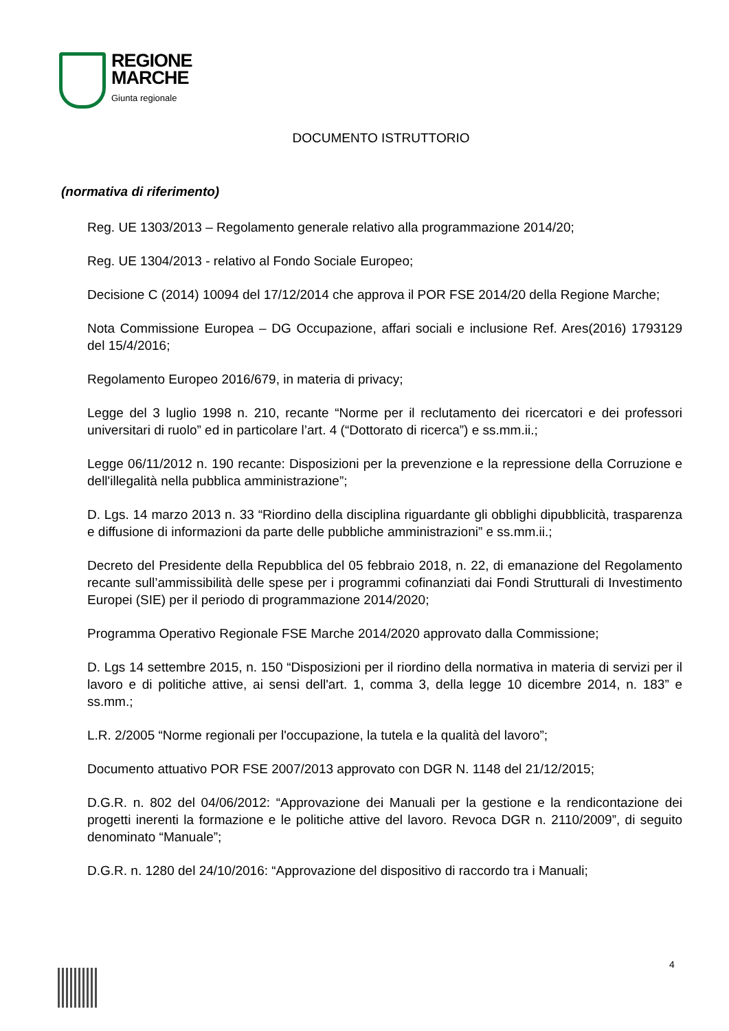REGIONE
MARCHE
Giunta regionale
DOCUMENTO ISTRUTTORIO
(normativa di riferimento)
Reg. UE 1303/2013 – Regolamento generale relativo alla programmazione 2014/20;
Reg. UE 1304/2013 - relativo al Fondo Sociale Europeo;
Decisione C (2014) 10094 del 17/12/2014 che approva il POR FSE 2014/20 della Regione Marche;
Nota Commissione Europea – DG Occupazione, affari sociali e inclusione Ref. Ares(2016) 1793129 del 15/4/2016;
Regolamento Europeo 2016/679, in materia di privacy;
Legge del 3 luglio 1998 n. 210, recante “Norme per il reclutamento dei ricercatori e dei professori universitari di ruolo” ed in particolare l’art. 4 (“Dottorato di ricerca”) e ss.mm.ii.;
Legge 06/11/2012 n. 190 recante: Disposizioni per la prevenzione e la repressione della Corruzione e dell'illegalità nella pubblica amministrazione”;
D. Lgs. 14 marzo 2013 n. 33 “Riordino della disciplina riguardante gli obblighi dipubblicità, trasparenza e diffusione di informazioni da parte delle pubbliche amministrazioni” e ss.mm.ii.;
Decreto del Presidente della Repubblica del 05 febbraio 2018, n. 22, di emanazione del Regolamento recante sull’ammissibilità delle spese per i programmi cofinanziati dai Fondi Strutturali di Investimento Europei (SIE) per il periodo di programmazione 2014/2020;
Programma Operativo Regionale FSE Marche 2014/2020 approvato dalla Commissione;
D. Lgs 14 settembre 2015, n. 150 “Disposizioni per il riordino della normativa in materia di servizi per il lavoro e di politiche attive, ai sensi dell'art. 1, comma 3, della legge 10 dicembre 2014, n. 183” e ss.mm.;
L.R. 2/2005 “Norme regionali per l'occupazione, la tutela e la qualità del lavoro”;
Documento attuativo POR FSE 2007/2013 approvato con DGR N. 1148 del 21/12/2015;
D.G.R. n. 802 del 04/06/2012: “Approvazione dei Manuali per la gestione e la rendicontazione dei progetti inerenti la formazione e le politiche attive del lavoro. Revoca DGR n. 2110/2009”, di seguito denominato “Manuale”;
D.G.R. n. 1280 del 24/10/2016: “Approvazione del dispositivo di raccordo tra i Manuali;
4